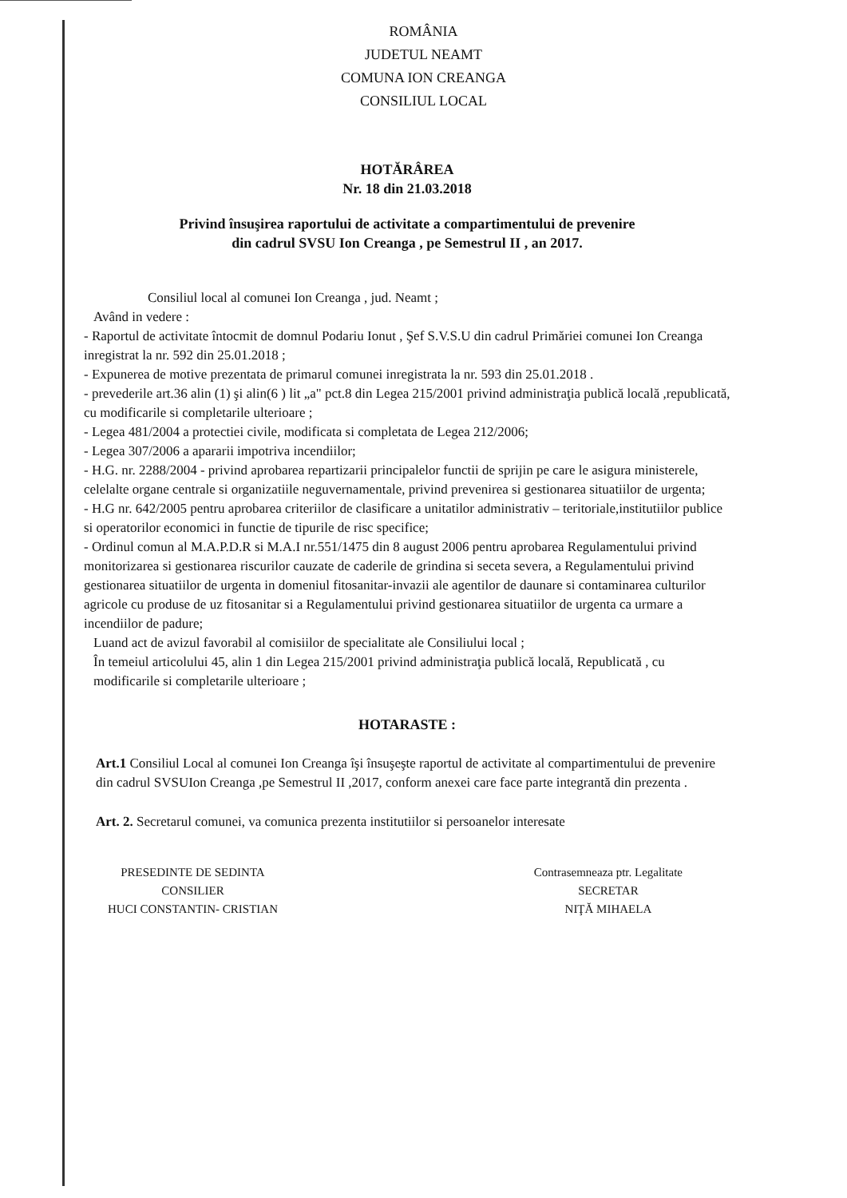ROMÂNIA
JUDETUL NEAMT
COMUNA ION CREANGA
CONSILIUL LOCAL
HOTĂRÂREA
Nr. 18 din 21.03.2018
Privind însuşirea raportului de activitate a compartimentului de prevenire
din cadrul SVSU Ion Creanga , pe Semestrul II , an 2017.
Consiliul local al comunei Ion Creanga , jud. Neamt ;
Având in vedere :
- Raportul de activitate întocmit de domnul Podariu Ionut , Şef S.V.S.U din cadrul Primăriei comunei Ion Creanga inregistrat la nr. 592 din 25.01.2018 ;
- Expunerea de motive prezentata de primarul comunei inregistrata la nr. 593 din 25.01.2018 .
- prevederile art.36 alin (1) şi alin(6 ) lit „a" pct.8 din Legea 215/2001 privind administraţia publică locală ,republicată, cu modificarile si completarile ulterioare ;
- Legea 481/2004 a protectiei civile, modificata si completata de Legea 212/2006;
- Legea 307/2006 a apararii impotriva incendiilor;
- H.G. nr. 2288/2004 - privind aprobarea repartizarii principalelor functii de sprijin pe care le asigura ministerele, celelalte organe centrale si organizatiile neguvernamentale, privind prevenirea si gestionarea situatiilor de urgenta;
- H.G nr. 642/2005 pentru aprobarea criteriilor de clasificare a unitatilor administrativ – teritoriale,institutiilor publice si operatorilor economici in functie de tipurile de risc specifice;
- Ordinul comun al M.A.P.D.R si M.A.I nr.551/1475 din 8 august 2006 pentru aprobarea Regulamentului privind monitorizarea si gestionarea riscurilor cauzate de caderile de grindina si seceta severa, a Regulamentului privind gestionarea situatiilor de urgenta in domeniul fitosanitar-invazii ale agentilor de daunare si contaminarea culturilor agricole cu produse de uz fitosanitar si a Regulamentului privind gestionarea situatiilor de urgenta ca urmare a incendiilor de padure;
Luand act de avizul favorabil al comisiilor de specialitate ale Consiliului local ;
În temeiul articolului 45, alin 1 din Legea 215/2001 privind administraţia publică locală, Republicată , cu modificarile si completarile ulterioare ;
HOTARASTE :
Art.1 Consiliul Local al comunei Ion Creanga îşi însuşeşte raportul de activitate al compartimentului de prevenire din cadrul SVSUIon Creanga ,pe Semestrul II ,2017, conform anexei care face parte integrantă din prezenta .
Art. 2. Secretarul comunei, va comunica prezenta institutiilor si persoanelor interesate
PRESEDINTE DE SEDINTA
CONSILIER
HUCI CONSTANTIN- CRISTIAN
Contrasemneaza ptr. Legalitate
SECRETAR
NIŢĂ MIHAELA